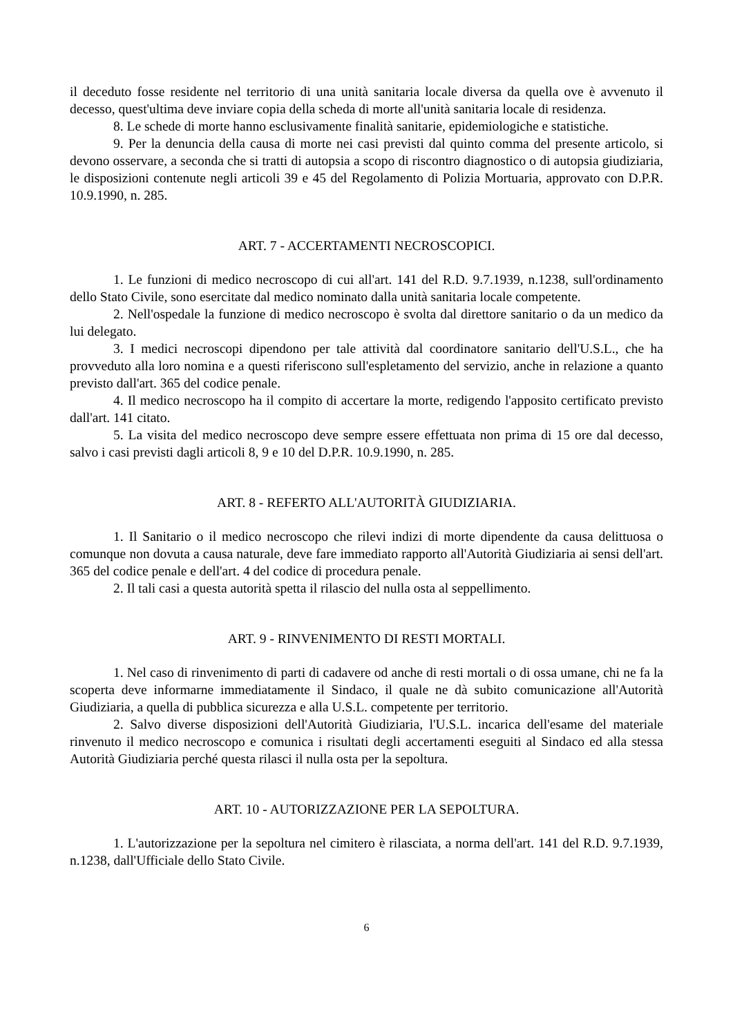il deceduto fosse residente nel territorio di una unità sanitaria locale diversa da quella ove è avvenuto il decesso, quest'ultima deve inviare copia della scheda di morte all'unità sanitaria locale di residenza.
8. Le schede di morte hanno esclusivamente finalità sanitarie, epidemiologiche e statistiche.
9. Per la denuncia della causa di morte nei casi previsti dal quinto comma del presente articolo, si devono osservare, a seconda che si tratti di autopsia a scopo di riscontro diagnostico o di autopsia giudiziaria, le disposizioni contenute negli articoli 39 e 45 del Regolamento di Polizia Mortuaria, approvato con D.P.R. 10.9.1990, n. 285.
ART. 7 - ACCERTAMENTI NECROSCOPICI.
1. Le funzioni di medico necroscopo di cui all'art. 141 del R.D. 9.7.1939, n.1238, sull'ordinamento dello Stato Civile, sono esercitate dal medico nominato dalla unità sanitaria locale competente.
2. Nell'ospedale la funzione di medico necroscopo è svolta dal direttore sanitario o da un medico da lui delegato.
3. I medici necroscopi dipendono per tale attività dal coordinatore sanitario dell'U.S.L., che ha provveduto alla loro nomina e a questi riferiscono sull'espletamento del servizio, anche in relazione a quanto previsto dall'art. 365 del codice penale.
4. Il medico necroscopo ha il compito di accertare la morte, redigendo l'apposito certificato previsto dall'art. 141 citato.
5. La visita del medico necroscopo deve sempre essere effettuata non prima di 15 ore dal decesso, salvo i casi previsti dagli articoli 8, 9 e 10 del D.P.R. 10.9.1990, n. 285.
ART. 8 - REFERTO ALL'AUTORITÀ GIUDIZIARIA.
1. Il Sanitario o il medico necroscopo che rilevi indizi di morte dipendente da causa delittuosa o comunque non dovuta a causa naturale, deve fare immediato rapporto all'Autorità Giudiziaria ai sensi dell'art. 365 del codice penale e dell'art. 4 del codice di procedura penale.
2. Il tali casi a questa autorità spetta il rilascio del nulla osta al seppellimento.
ART. 9 - RINVENIMENTO DI RESTI MORTALI.
1. Nel caso di rinvenimento di parti di cadavere od anche di resti mortali o di ossa umane, chi ne fa la scoperta deve informarne immediatamente il Sindaco, il quale ne dà subito comunicazione all'Autorità Giudiziaria, a quella di pubblica sicurezza e alla U.S.L. competente per territorio.
2. Salvo diverse disposizioni dell'Autorità Giudiziaria, l'U.S.L. incarica dell'esame del materiale rinvenuto il medico necroscopo e comunica i risultati degli accertamenti eseguiti al Sindaco ed alla stessa Autorità Giudiziaria perché questa rilasci il nulla osta per la sepoltura.
ART. 10 - AUTORIZZAZIONE PER LA SEPOLTURA.
1. L'autorizzazione per la sepoltura nel cimitero è rilasciata, a norma dell'art. 141 del R.D. 9.7.1939, n.1238, dall'Ufficiale dello Stato Civile.
6